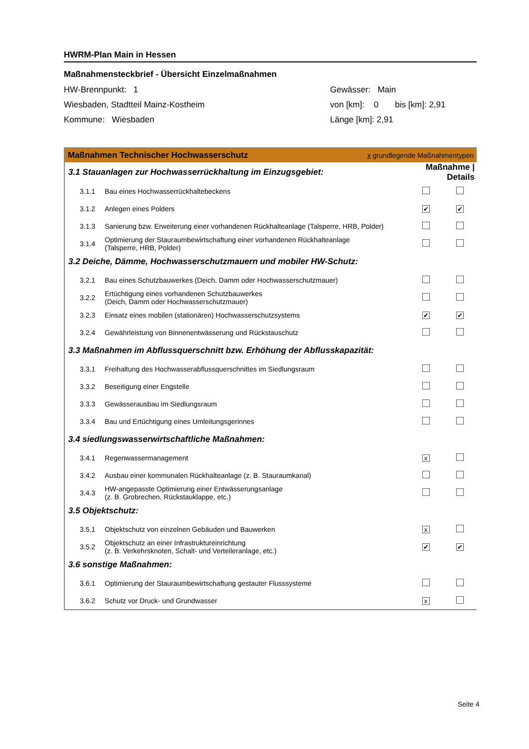HWRM-Plan Main in Hessen
Maßnahmensteckbrief - Übersicht Einzelmaßnahmen
HW-Brennpunkt: 1
Wiesbaden, Stadtteil Mainz-Kostheim
Kommune: Wiesbaden
Gewässer: Main
von [km]: 0 bis [km]: 2,91
Länge [km]: 2,91
Maßnahmen Technischer Hochwasserschutz x grundlegende Maßnahmentypen
| 3.1 Stauanlagen zur Hochwasserrückhaltung im Einzugsgebiet: | | Maßnahme / Details | |
| 3.1.1 | Bau eines Hochwasserrückhaltebeckens | | |
| 3.1.2 | Anlegen eines Polders | ✔ | ✔ |
| 3.1.3 | Sanierung bzw. Erweiterung einer vorhandenen Rückhalteanlage (Talsperre, HRB, Polder) | | |
| 3.1.4 | Optimierung der Stauraumbewirtschaftung einer vorhandenen Rückhalteanlage (Talsperre, HRB, Polder) | | |
| 3.2 Deiche, Dämme, Hochwasserschutzmauern und mobiler HW-Schutz: | | | |
| 3.2.1 | Bau eines Schutzbauwerkes (Deich, Damm oder Hochwasserschutzmauer) | | |
| 3.2.2 | Ertüchtigung eines vorhandenen Schutzbauwerkes (Deich, Damm oder Hochwasserschutzmauer) | | |
| 3.2.3 | Einsatz eines mobilen (stationären) Hochwasserschutzsystems | ✔ | ✔ |
| 3.2.4 | Gewährleistung von Binnenentwässerung und Rückstauschutz | | |
| 3.3 Maßnahmen im Abflussquerschnitt bzw. Erhöhung der Abflusskapazität: | | | |
| 3.3.1 | Freihaltung des Hochwasserabflussquerschnittes im Siedlungsraum | | |
| 3.3.2 | Beseitigung einer Engstelle | | |
| 3.3.3 | Gewässerausbau im Siedlungsraum | | |
| 3.3.4 | Bau und Ertüchtigung eines Umleitungsgerinnes | | |
| 3.4 siedlungswasserwirtschaftliche Maßnahmen: | | | |
| 3.4.1 | Regenwassermanagement | x | |
| 3.4.2 | Ausbau einer kommunalen Rückhalteanlage (z. B. Stauraumkanal) | | |
| 3.4.3 | HW-angepasste Optimierung einer Entwässerungsanlage (z. B. Grobrechen, Rückstauklappe, etc.) | | |
| 3.5 Objektschutz: | | | |
| 3.5.1 | Objektschutz von einzelnen Gebäuden und Bauwerken | x | |
| 3.5.2 | Objektschutz an einer Infrastruktureinrichtung (z. B. Verkehrsknoten, Schalt- und Verteileranlage, etc.) | ✔ | ✔ |
| 3.6 sonstige Maßnahmen: | | | |
| 3.6.1 | Optimierung der Stauraumbewirtschaftung gestauter Flusssysteme | | |
| 3.6.2 | Schutz vor Druck- und Grundwasser | x | |
Seite 4